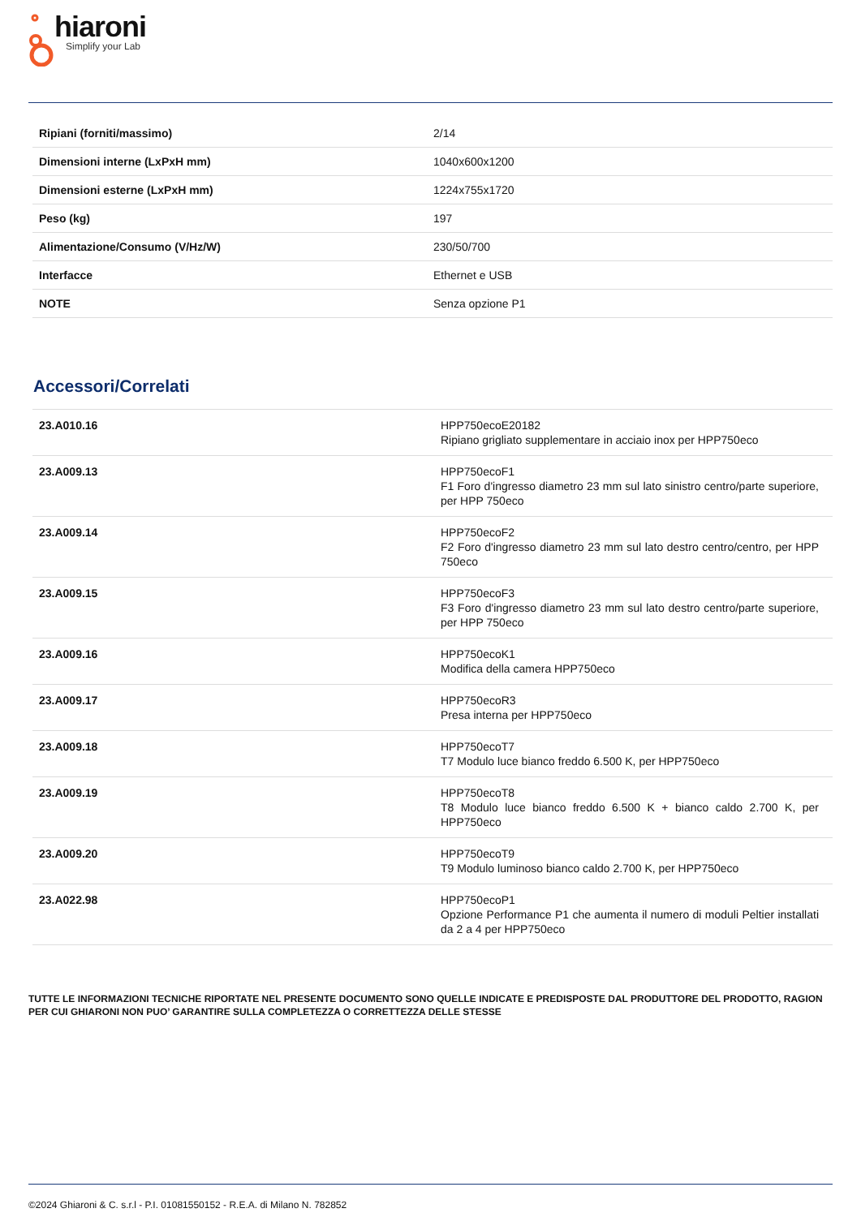hiaroni
Simplify your Lab
| Ripiani (forniti/massimo) | 2/14 |
| Dimensioni interne (LxPxH mm) | 1040x600x1200 |
| Dimensioni esterne (LxPxH mm) | 1224x755x1720 |
| Peso (kg) | 197 |
| Alimentazione/Consumo (V/Hz/W) | 230/50/700 |
| Interfacce | Ethernet e USB |
| NOTE | Senza opzione P1 |
Accessori/Correlati
| 23.A010.16 | HPP750ecoE20182 Ripiano grigliato supplementare in acciaio inox per HPP750eco |
| 23.A009.13 | HPP750ecoF1 F1 Foro d'ingresso diametro 23 mm sul lato sinistro centro/parte superiore, per HPP 750eco |
| 23.A009.14 | HPP750ecoF2 F2 Foro d'ingresso diametro 23 mm sul lato destro centro/centro, per HPP 750eco |
| 23.A009.15 | HPP750ecoF3 F3 Foro d'ingresso diametro 23 mm sul lato destro centro/parte superiore, per HPP 750eco |
| 23.A009.16 | HPP750ecoK1 Modifica della camera HPP750eco |
| 23.A009.17 | HPP750ecoR3 Presa interna per HPP750eco |
| 23.A009.18 | HPP750ecoT7 T7 Modulo luce bianco freddo 6.500 K, per HPP750eco |
| 23.A009.19 | HPP750ecoT8 T8 Modulo luce bianco freddo 6.500 K + bianco caldo 2.700 K, per HPP750eco |
| 23.A009.20 | HPP750ecoT9 T9 Modulo luminoso bianco caldo 2.700 K, per HPP750eco |
| 23.A022.98 | HPP750ecoP1 Opzione Performance P1 che aumenta il numero di moduli Peltier installati da 2 a 4 per HPP750eco |
TUTTE LE INFORMAZIONI TECNICHE RIPORTATE NEL PRESENTE DOCUMENTO SONO QUELLE INDICATE E PREDISPOSTE DAL PRODUTTORE DEL PRODOTTO, RAGION PER CUI GHIARONI NON PUO’ GARANTIRE SULLA COMPLETEZZA O CORRETTEZZA DELLE STESSE
©2024 Ghiaroni & C. s.r.l - P.I. 01081550152 - R.E.A. di Milano N. 782852